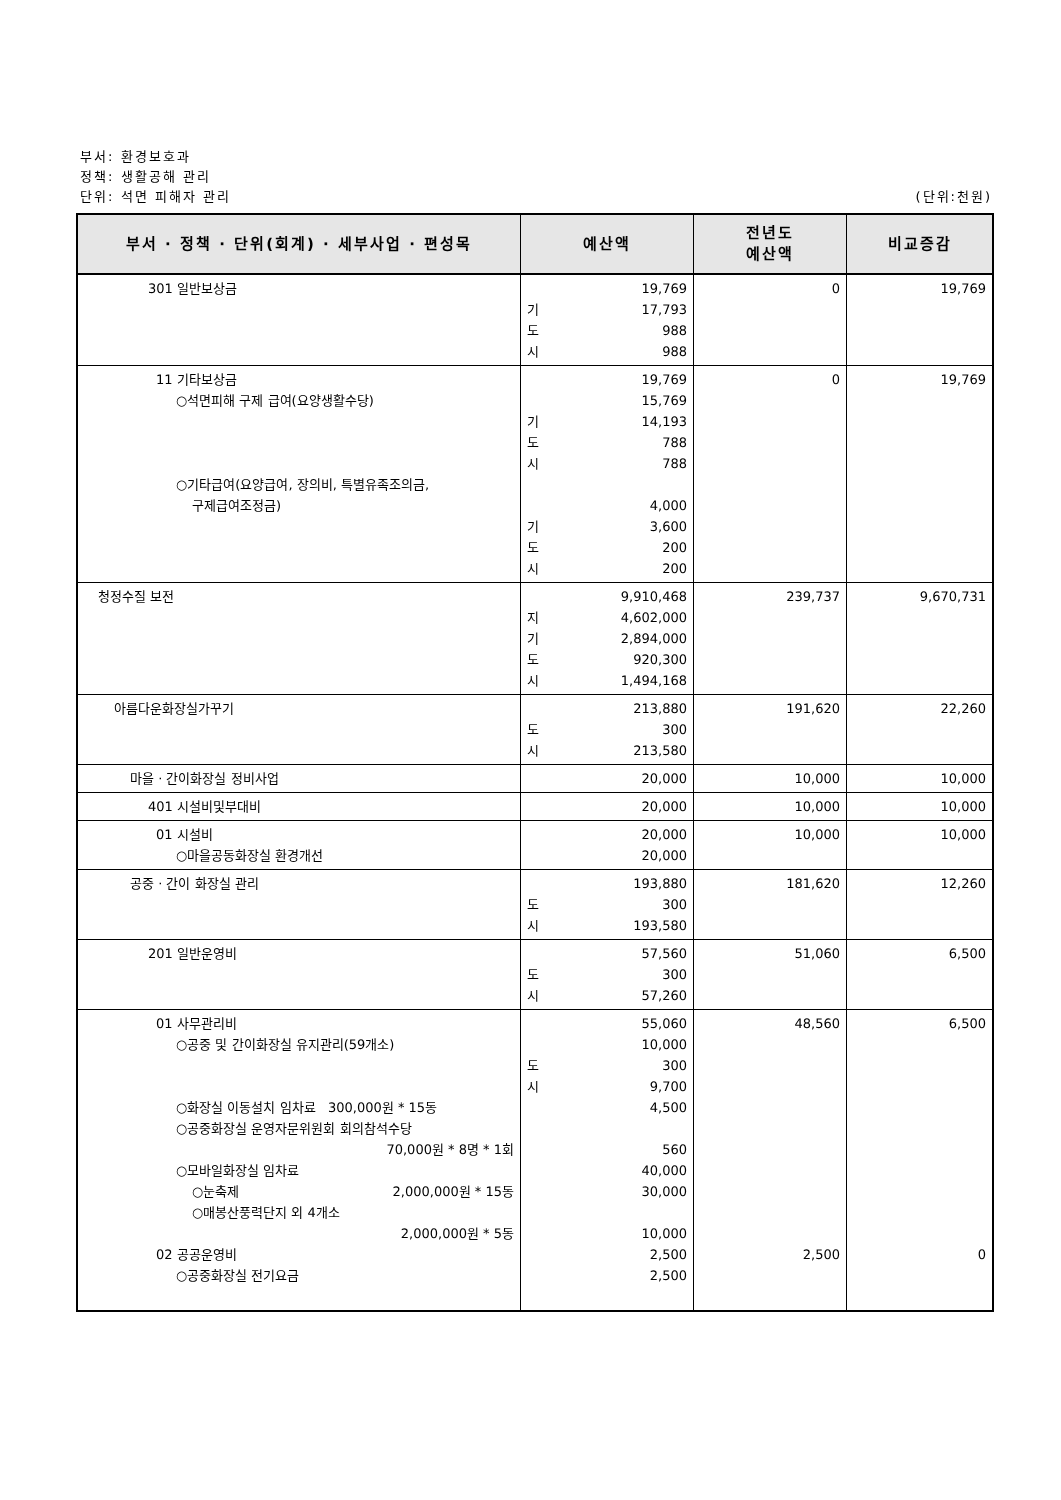부서: 환경보호과
정책: 생활공해 관리
단위: 석면 피해자 관리 (단위:천원)
| 부서 · 정책 · 단위(회계) · 세부사업 · 편성목 | 예산액 | 전년도 예산액 | 비교증감 |
| --- | --- | --- | --- |
| 301 일반보상금 | 19,769 기 17,793 도 988 시 988 | 0 | 19,769 |
| 11 기타보상금 ○석면피해 구제 급여(요양생활수당) ○기타급여(요양급여, 장의비, 특별유족조의금, 구제급여조정금) | 19,769 15,769 기 14,193 도 788 시 788 4,000 기 3,600 도 200 시 200 | 0 | 19,769 |
| 청정수질 보전 | 9,910,468 지 4,602,000 기 2,894,000 도 920,300 시 1,494,168 | 239,737 | 9,670,731 |
| 아름다운화장실가꾸기 | 213,880 도 300 시 213,580 | 191,620 | 22,260 |
| 마을 · 간이화장실 정비사업 | 20,000 | 10,000 | 10,000 |
| 401 시설비및부대비 | 20,000 | 10,000 | 10,000 |
| 01 시설비 ○마을공동화장실 환경개선 | 20,000 20,000 | 10,000 | 10,000 |
| 공중 · 간이 화장실 관리 | 193,880 도 300 시 193,580 | 181,620 | 12,260 |
| 201 일반운영비 | 57,560 도 300 시 57,260 | 51,060 | 6,500 |
| 01 사무관리비 ○공중 및 간이화장실 유지관리(59개소) ○화장실 이동설치 임차료 300,000원 * 15동 ○공중화장실 운영자문위원회 회의참석수당 70,000원 * 8명 * 1회 ○모바일화장실 임차료 ○눈축제 2,000,000원 * 15동 ○매봉산풍력단지 외 4개소 2,000,000원 * 5동 02 공공운영비 ○공중화장실 전기요금 | 55,060 10,000 도 300 시 9,700 4,500 560 40,000 30,000 10,000 2,500 2,500 | 48,560 2,500 | 6,500 0 |